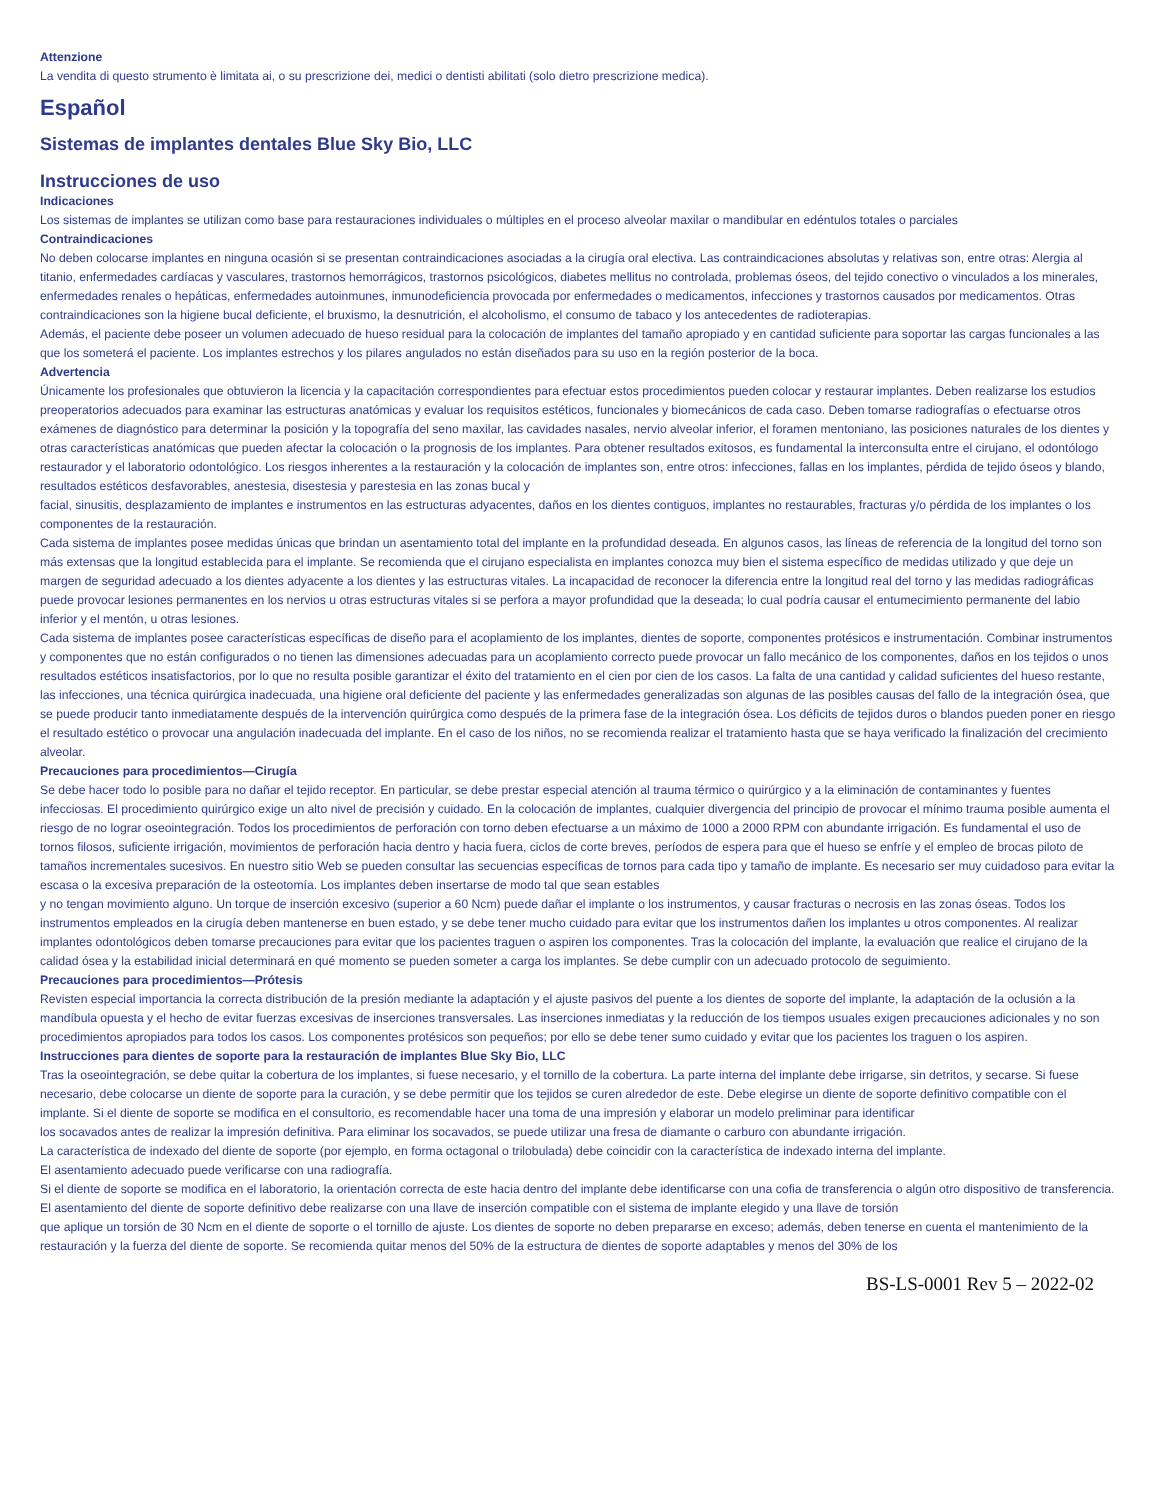Attenzione
La vendita di questo strumento è limitata ai, o su prescrizione dei, medici o dentisti abilitati (solo dietro prescrizione medica).
Español
Sistemas de implantes dentales Blue Sky Bio, LLC
Instrucciones de uso
Indicaciones
Los sistemas de implantes se utilizan como base para restauraciones individuales o múltiples en el proceso alveolar maxilar o mandibular en edéntulos totales o parciales
Contraindicaciones
No deben colocarse implantes en ninguna ocasión si se presentan contraindicaciones asociadas a la cirugía oral electiva. Las contraindicaciones absolutas y relativas son, entre otras: Alergia al titanio, enfermedades cardíacas y vasculares, trastornos hemorrágicos, trastornos psicológicos, diabetes mellitus no controlada, problemas óseos, del tejido conectivo o vinculados a los minerales, enfermedades renales o hepáticas, enfermedades autoinmunes, inmunodeficiencia provocada por enfermedades o medicamentos, infecciones y trastornos causados por medicamentos. Otras contraindicaciones son la higiene bucal deficiente, el bruxismo, la desnutrición, el alcoholismo, el consumo de tabaco y los antecedentes de radioterapias.
Además, el paciente debe poseer un volumen adecuado de hueso residual para la colocación de implantes del tamaño apropiado y en cantidad suficiente para soportar las cargas funcionales a las que los someterá el paciente. Los implantes estrechos y los pilares angulados no están diseñados para su uso en la región posterior de la boca.
Advertencia
Únicamente los profesionales que obtuvieron la licencia y la capacitación correspondientes para efectuar estos procedimientos pueden colocar y restaurar implantes. Deben realizarse los estudios preoperatorios adecuados para examinar las estructuras anatómicas y evaluar los requisitos estéticos, funcionales y biomecánicos de cada caso. Deben tomarse radiografías o efectuarse otros exámenes de diagnóstico para determinar la posición y la topografía del seno maxilar, las cavidades nasales, nervio alveolar inferior, el foramen mentoniano, las posiciones naturales de los dientes y otras características anatómicas que pueden afectar la colocación o la prognosis de los implantes. Para obtener resultados exitosos, es fundamental la interconsulta entre el cirujano, el odontólogo restaurador y el laboratorio odontológico. Los riesgos inherentes a la restauración y la colocación de implantes son, entre otros: infecciones, fallas en los implantes, pérdida de tejido óseos y blando, resultados estéticos desfavorables, anestesia, disestesia y parestesia en las zonas bucal y
facial, sinusitis, desplazamiento de implantes e instrumentos en las estructuras adyacentes, daños en los dientes contiguos, implantes no restaurables, fracturas y/o pérdida de los implantes o los componentes de la restauración.
Cada sistema de implantes posee medidas únicas que brindan un asentamiento total del implante en la profundidad deseada. En algunos casos, las líneas de referencia de la longitud del torno son más extensas que la longitud establecida para el implante. Se recomienda que el cirujano especialista en implantes conozca muy bien el sistema específico de medidas utilizado y que deje un margen de seguridad adecuado a los dientes adyacente a los dientes y las estructuras vitales. La incapacidad de reconocer la diferencia entre la longitud real del torno y las medidas radiográficas puede provocar lesiones permanentes en los nervios u otras estructuras vitales si se perfora a mayor profundidad que la deseada; lo cual podría causar el entumecimiento permanente del labio inferior y el mentón, u otras lesiones.
Cada sistema de implantes posee características específicas de diseño para el acoplamiento de los implantes, dientes de soporte, componentes protésicos e instrumentación. Combinar instrumentos y componentes que no están configurados o no tienen las dimensiones adecuadas para un acoplamiento correcto puede provocar un fallo mecánico de los componentes, daños en los tejidos o unos resultados estéticos insatisfactorios, por lo que no resulta posible garantizar el éxito del tratamiento en el cien por cien de los casos. La falta de una cantidad y calidad suficientes del hueso restante, las infecciones, una técnica quirúrgica inadecuada, una higiene oral deficiente del paciente y las enfermedades generalizadas son algunas de las posibles causas del fallo de la integración ósea, que se puede producir tanto inmediatamente después de la intervención quirúrgica como después de la primera fase de la integración ósea. Los déficits de tejidos duros o blandos pueden poner en riesgo el resultado estético o provocar una angulación inadecuada del implante. En el caso de los niños, no se recomienda realizar el tratamiento hasta que se haya verificado la finalización del crecimiento alveolar.
Precauciones para procedimientos—Cirugía
Se debe hacer todo lo posible para no dañar el tejido receptor. En particular, se debe prestar especial atención al trauma térmico o quirúrgico y a la eliminación de contaminantes y fuentes infecciosas. El procedimiento quirúrgico exige un alto nivel de precisión y cuidado. En la colocación de implantes, cualquier divergencia del principio de provocar el mínimo trauma posible aumenta el riesgo de no lograr oseointegración. Todos los procedimientos de perforación con torno deben efectuarse a un máximo de 1000 a 2000 RPM con abundante irrigación. Es fundamental el uso de tornos filosos, suficiente irrigación, movimientos de perforación hacia dentro y hacia fuera, ciclos de corte breves, períodos de espera para que el hueso se enfríe y el empleo de brocas piloto de tamaños incrementales sucesivos. En nuestro sitio Web se pueden consultar las secuencias específicas de tornos para cada tipo y tamaño de implante. Es necesario ser muy cuidadoso para evitar la escasa o la excesiva preparación de la osteotomía. Los implantes deben insertarse de modo tal que sean estables
y no tengan movimiento alguno. Un torque de inserción excesivo (superior a 60 Ncm) puede dañar el implante o los instrumentos, y causar fracturas o necrosis en las zonas óseas. Todos los instrumentos empleados en la cirugía deben mantenerse en buen estado, y se debe tener mucho cuidado para evitar que los instrumentos dañen los implantes u otros componentes. Al realizar implantes odontológicos deben tomarse precauciones para evitar que los pacientes traguen o aspiren los componentes. Tras la colocación del implante, la evaluación que realice el cirujano de la calidad ósea y la estabilidad inicial determinará en qué momento se pueden someter a carga los implantes. Se debe cumplir con un adecuado protocolo de seguimiento.
Precauciones para procedimientos—Prótesis
Revisten especial importancia la correcta distribución de la presión mediante la adaptación y el ajuste pasivos del puente a los dientes de soporte del implante, la adaptación de la oclusión a la mandíbula opuesta y el hecho de evitar fuerzas excesivas de inserciones transversales. Las inserciones inmediatas y la reducción de los tiempos usuales exigen precauciones adicionales y no son procedimientos apropiados para todos los casos. Los componentes protésicos son pequeños; por ello se debe tener sumo cuidado y evitar que los pacientes los traguen o los aspiren.
Instrucciones para dientes de soporte para la restauración de implantes Blue Sky Bio, LLC
Tras la oseointegración, se debe quitar la cobertura de los implantes, si fuese necesario, y el tornillo de la cobertura. La parte interna del implante debe irrigarse, sin detritos, y secarse. Si fuese necesario, debe colocarse un diente de soporte para la curación, y se debe permitir que los tejidos se curen alrededor de este. Debe elegirse un diente de soporte definitivo compatible con el implante. Si el diente de soporte se modifica en el consultorio, es recomendable hacer una toma de una impresión y elaborar un modelo preliminar para identificar
los socavados antes de realizar la impresión definitiva. Para eliminar los socavados, se puede utilizar una fresa de diamante o carburo con abundante irrigación.
La característica de indexado del diente de soporte (por ejemplo, en forma octagonal o trilobulada) debe coincidir con la característica de indexado interna del implante.
El asentamiento adecuado puede verificarse con una radiografía.
Si el diente de soporte se modifica en el laboratorio, la orientación correcta de este hacia dentro del implante debe identificarse con una cofia de transferencia o algún otro dispositivo de transferencia. El asentamiento del diente de soporte definitivo debe realizarse con una llave de inserción compatible con el sistema de implante elegido y una llave de torsión
que aplique un torsión de 30 Ncm en el diente de soporte o el tornillo de ajuste. Los dientes de soporte no deben prepararse en exceso; además, deben tenerse en cuenta el mantenimiento de la restauración y la fuerza del diente de soporte. Se recomienda quitar menos del 50% de la estructura de dientes de soporte adaptables y menos del 30% de los
BS-LS-0001 Rev 5 – 2022-02